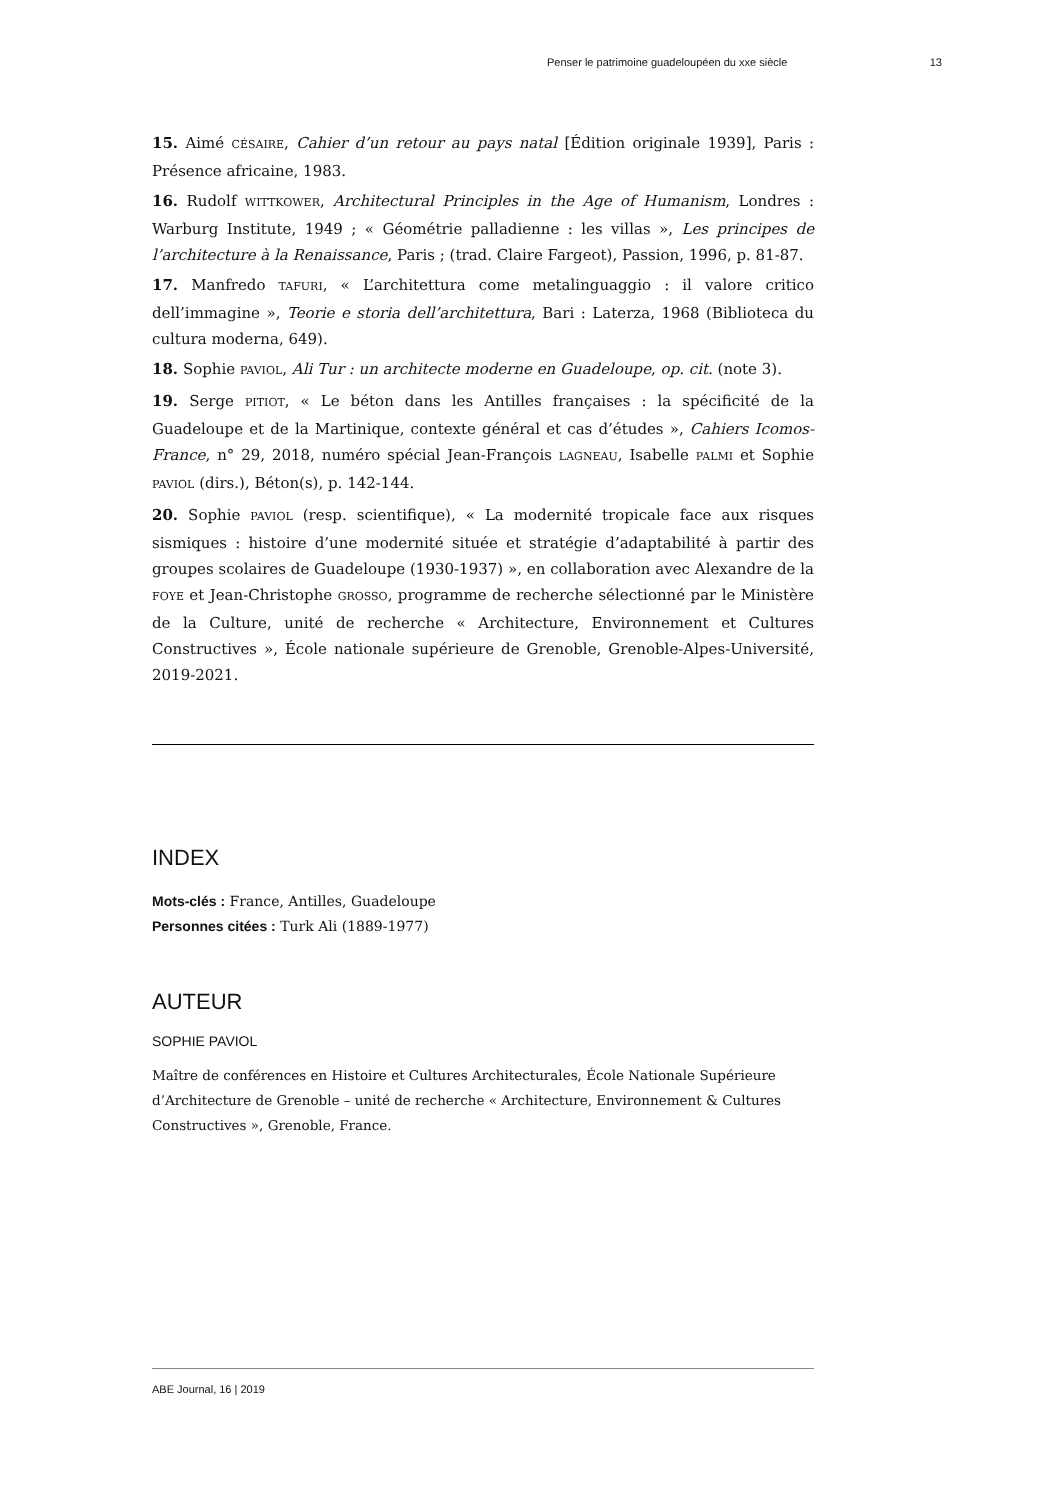Penser le patrimoine guadeloupéen du xxe siècle 13
15. Aimé CÉSAIRE, Cahier d’un retour au pays natal [Édition originale 1939], Paris : Présence africaine, 1983.
16. Rudolf WITTKOWER, Architectural Principles in the Age of Humanism, Londres : Warburg Institute, 1949 ; « Géométrie palladienne : les villas », Les principes de l’architecture à la Renaissance, Paris ; (trad. Claire Fargeot), Passion, 1996, p. 81-87.
17. Manfredo TAFURI, « L’architettura come metalinguaggio : il valore critico dell’immagine », Teorie e storia dell’architettura, Bari : Laterza, 1968 (Biblioteca du cultura moderna, 649).
18. Sophie PAVIOL, Ali Tur : un architecte moderne en Guadeloupe, op. cit. (note 3).
19. Serge PITIOT, « Le béton dans les Antilles françaises : la spécificité de la Guadeloupe et de la Martinique, contexte général et cas d’études », Cahiers Icomos-France, n° 29, 2018, numéro spécial Jean-François LAGNEAU, Isabelle PALMI et Sophie PAVIOL (dirs.), Béton(s), p. 142-144.
20. Sophie PAVIOL (resp. scientifique), « La modernité tropicale face aux risques sismiques : histoire d’une modernité située et stratégie d’adaptabilité à partir des groupes scolaires de Guadeloupe (1930-1937) », en collaboration avec Alexandre de la FOYE et Jean-Christophe GROSSO, programme de recherche sélectionné par le Ministère de la Culture, unité de recherche « Architecture, Environnement et Cultures Constructives », École nationale supérieure de Grenoble, Grenoble-Alpes-Université, 2019-2021.
INDEX
Mots-clés : France, Antilles, Guadeloupe
Personnes citées : Turk Ali (1889-1977)
AUTEUR
SOPHIE PAVIOL
Maître de conférences en Histoire et Cultures Architecturales, École Nationale Supérieure d’Architecture de Grenoble – unité de recherche « Architecture, Environnement & Cultures Constructives », Grenoble, France.
ABE Journal, 16 | 2019